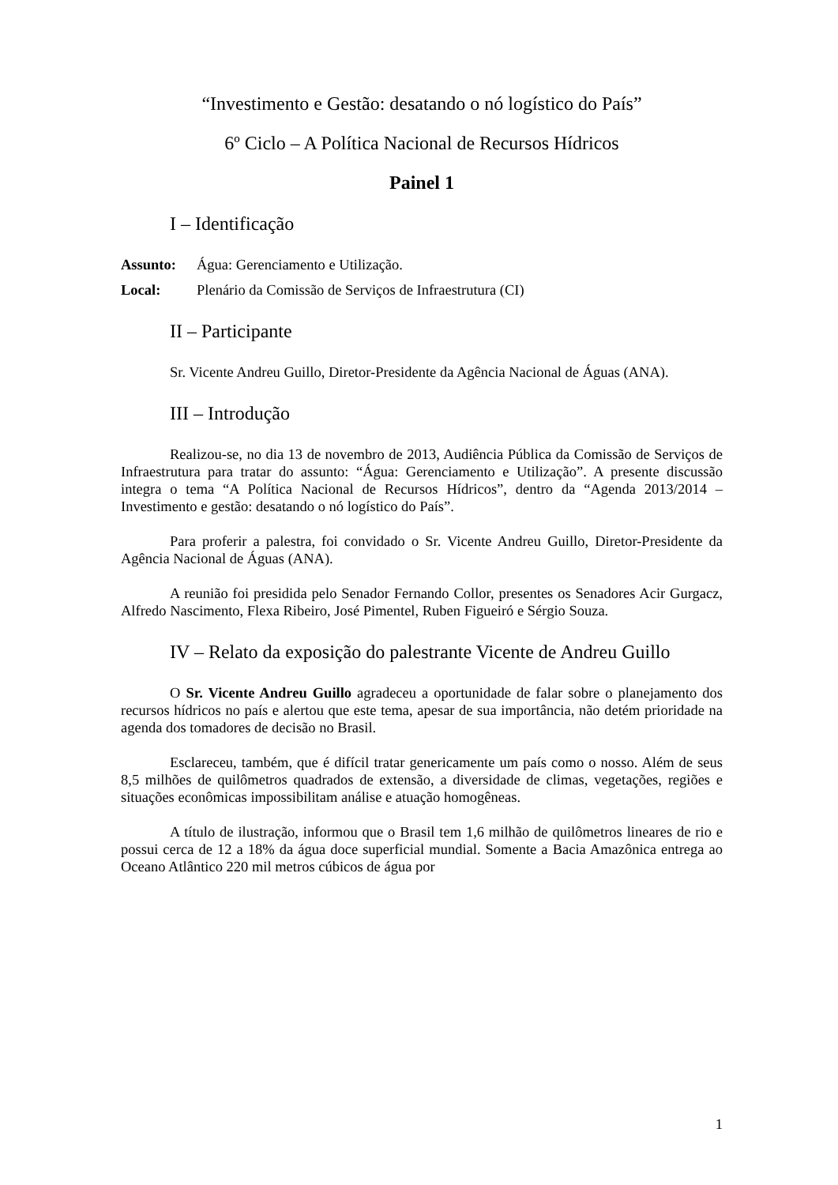“Investimento e Gestão: desatando o nó logístico do País”
6º Ciclo – A Política Nacional de Recursos Hídricos
Painel 1
I – Identificação
Assunto: Água: Gerenciamento e Utilização.
Local: Plenário da Comissão de Serviços de Infraestrutura (CI)
II – Participante
Sr. Vicente Andreu Guillo, Diretor-Presidente da Agência Nacional de Águas (ANA).
III – Introdução
Realizou-se, no dia 13 de novembro de 2013, Audiência Pública da Comissão de Serviços de Infraestrutura para tratar do assunto: “Água: Gerenciamento e Utilização”. A presente discussão integra o tema “A Política Nacional de Recursos Hídricos”, dentro da “Agenda 2013/2014 – Investimento e gestão: desatando o nó logístico do País”.
Para proferir a palestra, foi convidado o Sr. Vicente Andreu Guillo, Diretor-Presidente da Agência Nacional de Águas (ANA).
A reunião foi presidida pelo Senador Fernando Collor, presentes os Senadores Acir Gurgacz, Alfredo Nascimento, Flexa Ribeiro, José Pimentel, Ruben Figueiró e Sérgio Souza.
IV – Relato da exposição do palestrante Vicente de Andreu Guillo
O Sr. Vicente Andreu Guillo agradeceu a oportunidade de falar sobre o planejamento dos recursos hídricos no país e alertou que este tema, apesar de sua importância, não detém prioridade na agenda dos tomadores de decisão no Brasil.
Esclareceu, também, que é difícil tratar genericamente um país como o nosso. Além de seus 8,5 milhões de quilômetros quadrados de extensão, a diversidade de climas, vegetações, regiões e situações econômicas impossibilitam análise e atuação homogêneas.
A título de ilustração, informou que o Brasil tem 1,6 milhão de quilômetros lineares de rio e possui cerca de 12 a 18% da água doce superficial mundial. Somente a Bacia Amazônica entrega ao Oceano Atlântico 220 mil metros cúbicos de água por
1